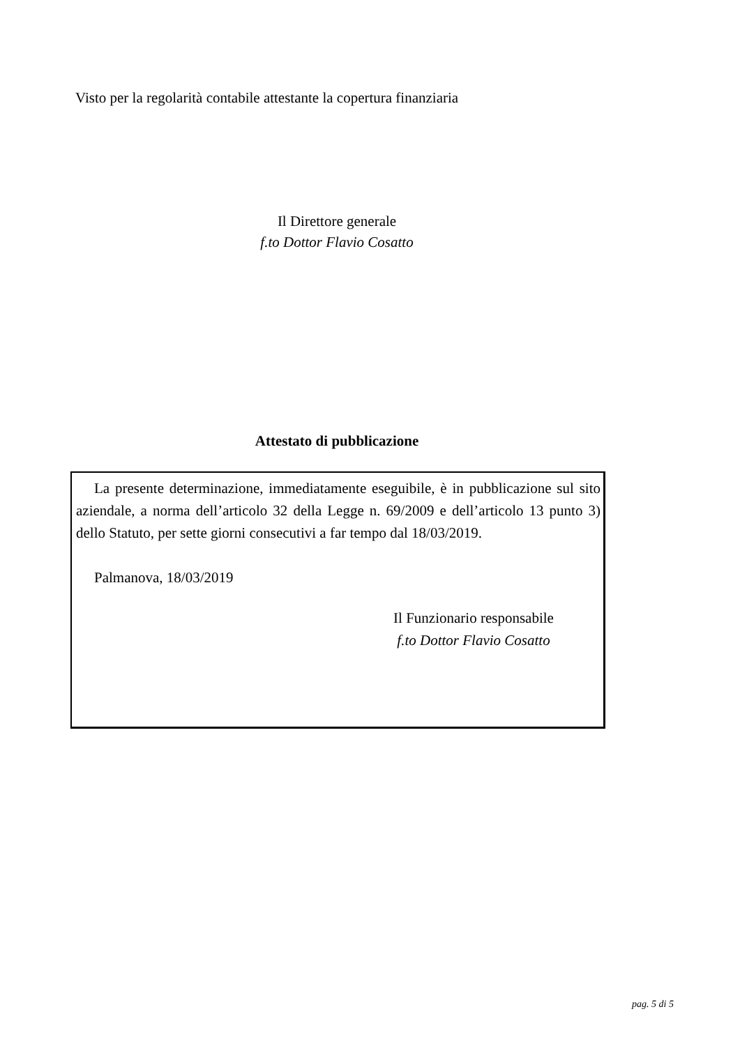Visto per la regolarità contabile attestante la copertura finanziaria
Il Direttore generale
f.to Dottor Flavio Cosatto
Attestato di pubblicazione
La presente determinazione, immediatamente eseguibile, è in pubblicazione sul sito aziendale, a norma dell’articolo 32 della Legge n. 69/2009 e dell’articolo 13 punto 3) dello Statuto, per sette giorni consecutivi a far tempo dal 18/03/2019.
Palmanova, 18/03/2019
Il Funzionario responsabile
f.to Dottor Flavio Cosatto
pag. 5 di 5